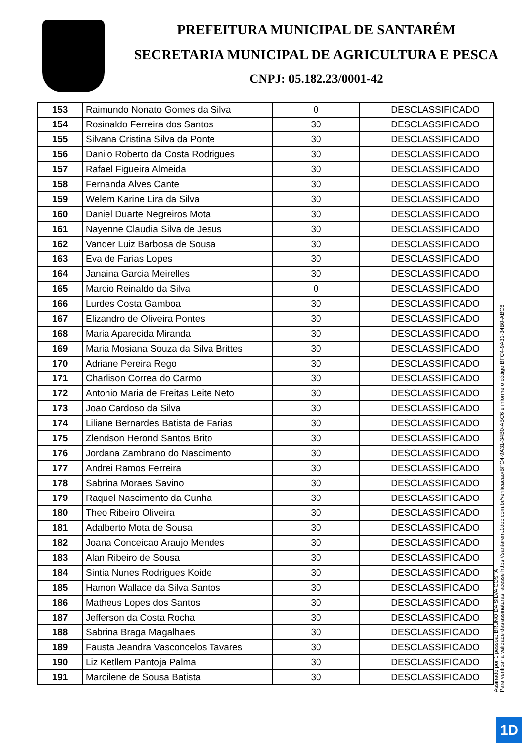PREFEITURA MUNICIPAL DE SANTARÉM
SECRETARIA MUNICIPAL DE AGRICULTURA E PESCA
CNPJ: 05.182.23/0001-42
| 153 | Raimundo Nonato Gomes da Silva | 0 | DESCLASSIFICADO |
| 154 | Rosinaldo Ferreira dos Santos | 30 | DESCLASSIFICADO |
| 155 | Silvana Cristina Silva da Ponte | 30 | DESCLASSIFICADO |
| 156 | Danilo Roberto da Costa Rodrigues | 30 | DESCLASSIFICADO |
| 157 | Rafael Figueira Almeida | 30 | DESCLASSIFICADO |
| 158 | Fernanda Alves Cante | 30 | DESCLASSIFICADO |
| 159 | Welem Karine Lira da Silva | 30 | DESCLASSIFICADO |
| 160 | Daniel Duarte Negreiros Mota | 30 | DESCLASSIFICADO |
| 161 | Nayenne Claudia Silva de Jesus | 30 | DESCLASSIFICADO |
| 162 | Vander Luiz Barbosa de Sousa | 30 | DESCLASSIFICADO |
| 163 | Eva de Farias Lopes | 30 | DESCLASSIFICADO |
| 164 | Janaina Garcia Meirelles | 30 | DESCLASSIFICADO |
| 165 | Marcio Reinaldo da Silva | 0 | DESCLASSIFICADO |
| 166 | Lurdes Costa Gamboa | 30 | DESCLASSIFICADO |
| 167 | Elizandro de Oliveira Pontes | 30 | DESCLASSIFICADO |
| 168 | Maria Aparecida Miranda | 30 | DESCLASSIFICADO |
| 169 | Maria Mosiana Souza da Silva Brittes | 30 | DESCLASSIFICADO |
| 170 | Adriane Pereira Rego | 30 | DESCLASSIFICADO |
| 171 | Charlison Correa do Carmo | 30 | DESCLASSIFICADO |
| 172 | Antonio Maria de Freitas Leite Neto | 30 | DESCLASSIFICADO |
| 173 | Joao Cardoso da Silva | 30 | DESCLASSIFICADO |
| 174 | Liliane Bernardes Batista de Farias | 30 | DESCLASSIFICADO |
| 175 | Zlendson Herond Santos Brito | 30 | DESCLASSIFICADO |
| 176 | Jordana Zambrano do Nascimento | 30 | DESCLASSIFICADO |
| 177 | Andrei Ramos Ferreira | 30 | DESCLASSIFICADO |
| 178 | Sabrina Moraes Savino | 30 | DESCLASSIFICADO |
| 179 | Raquel Nascimento da Cunha | 30 | DESCLASSIFICADO |
| 180 | Theo Ribeiro Oliveira | 30 | DESCLASSIFICADO |
| 181 | Adalberto Mota de Sousa | 30 | DESCLASSIFICADO |
| 182 | Joana Conceicao Araujo Mendes | 30 | DESCLASSIFICADO |
| 183 | Alan Ribeiro de Sousa | 30 | DESCLASSIFICADO |
| 184 | Sintia Nunes Rodrigues Koide | 30 | DESCLASSIFICADO |
| 185 | Hamon Wallace da Silva Santos | 30 | DESCLASSIFICADO |
| 186 | Matheus Lopes dos Santos | 30 | DESCLASSIFICADO |
| 187 | Jefferson da Costa Rocha | 30 | DESCLASSIFICADO |
| 188 | Sabrina Braga Magalhaes | 30 | DESCLASSIFICADO |
| 189 | Fausta Jeandra Vasconcelos Tavares | 30 | DESCLASSIFICADO |
| 190 | Liz Ketllem Pantoja Palma | 30 | DESCLASSIFICADO |
| 191 | Marcilene de Sousa Batista | 30 | DESCLASSIFICADO |
Assinado por 1 pessoa: BRUNO DA SILVA COSTA
Para verificar a validade das assinaturas, acesse https://santarem.1doc.com.br/verificacao/BFC4-9A31-34B0-ABC6 e informe o código BFC4-9A31-34B0-ABC6
1D